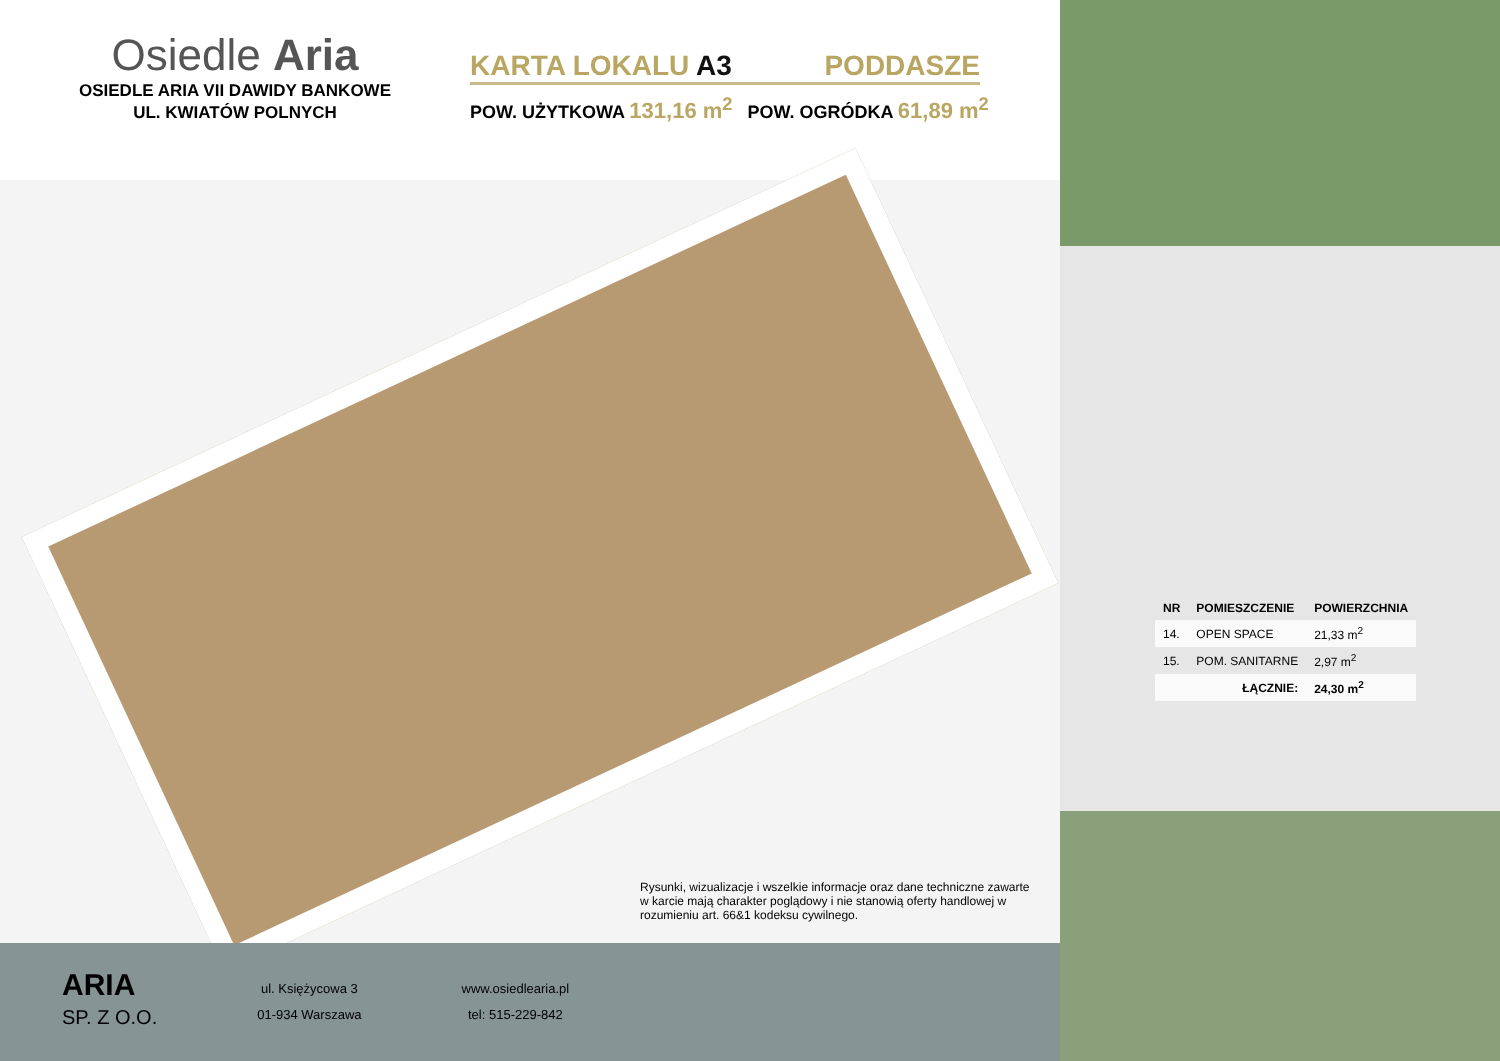Osiedle Aria
OSIEDLE ARIA VII DAWIDY BANKOWE
UL. KWIATÓW POLNYCH
KARTA LOKALU A3 PODDASZE
POW. UŻYTKOWA 131,16 m<sup>2</sup> POW. OGRÓDKA 61,89 m<sup>2</sup>
Rysunki, wizualizacje i wszelkie informacje oraz dane techniczne zawarte w karcie mają charakter poglądowy i nie stanowią oferty handlowej w rozumieniu art. 66&1 kodeksu cywilnego.
ARIA
SP. Z O.O.
ul. Księżycowa 3
01-934 Warszawa
www.osiedlearia.pl
tel: 515-229-842
| NR | POMIESZCZENIE | POWIERZCHNIA |
| --- | --- | --- |
| 14. | OPEN SPACE | 21,33 m<sup>2</sup> |
| 15. | POM. SANITARNE | 2,97 m<sup>2</sup> |
| | ŁĄCZNIE: | 24,30 m<sup>2</sup> |